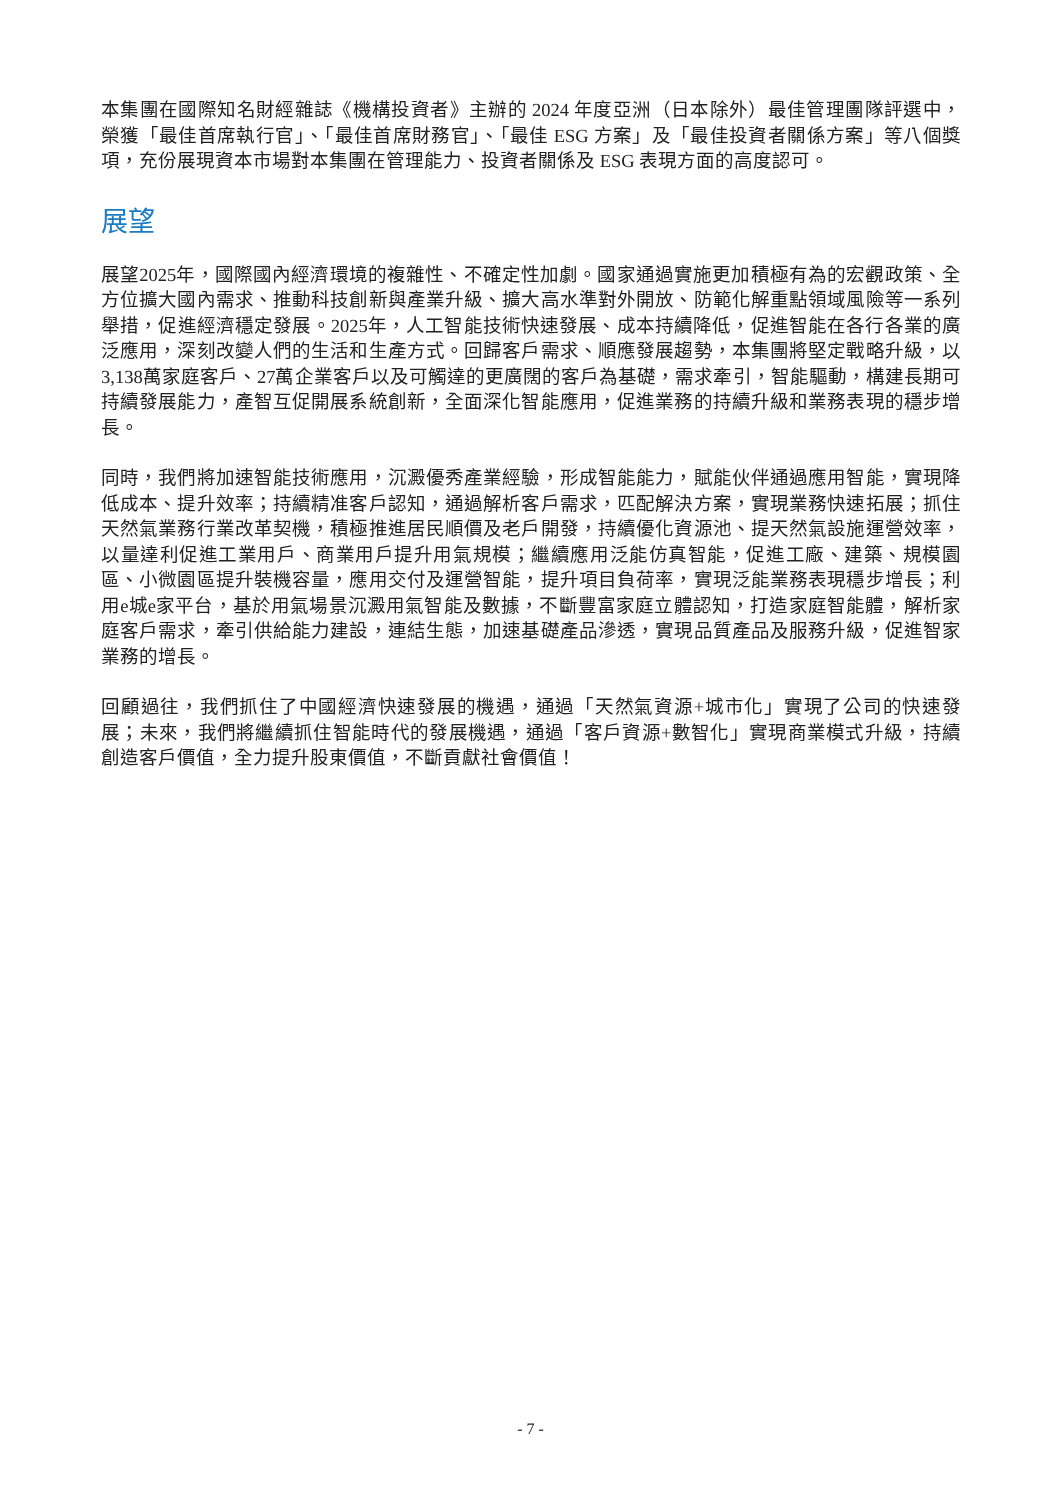本集團在國際知名財經雜誌《機構投資者》主辦的 2024 年度亞洲（日本除外）最佳管理團隊評選中，榮獲「最佳首席執行官」、「最佳首席財務官」、「最佳 ESG 方案」及「最佳投資者關係方案」等八個獎項，充份展現資本市場對本集團在管理能力、投資者關係及 ESG 表現方面的高度認可。
展望
展望2025年，國際國內經濟環境的複雜性、不確定性加劇。國家通過實施更加積極有為的宏觀政策、全方位擴大國內需求、推動科技創新與產業升級、擴大高水準對外開放、防範化解重點領域風險等一系列舉措，促進經濟穩定發展。2025年，人工智能技術快速發展、成本持續降低，促進智能在各行各業的廣泛應用，深刻改變人們的生活和生產方式。回歸客戶需求、順應發展趨勢，本集團將堅定戰略升級，以3,138萬家庭客戶、27萬企業客戶以及可觸達的更廣闊的客戶為基礎，需求牽引，智能驅動，構建長期可持續發展能力，產智互促開展系統創新，全面深化智能應用，促進業務的持續升級和業務表現的穩步增長。
同時，我們將加速智能技術應用，沉澱優秀產業經驗，形成智能能力，賦能伙伴通過應用智能，實現降低成本、提升效率；持續精准客戶認知，通過解析客戶需求，匹配解決方案，實現業務快速拓展；抓住天然氣業務行業改革契機，積極推進居民順價及老戶開發，持續優化資源池、提天然氣設施運營效率，以量達利促進工業用戶、商業用戶提升用氣規模；繼續應用泛能仿真智能，促進工廠、建築、規模園區、小微園區提升裝機容量，應用交付及運營智能，提升項目負荷率，實現泛能業務表現穩步增長；利用e城e家平台，基於用氣場景沉澱用氣智能及數據，不斷豐富家庭立體認知，打造家庭智能體，解析家庭客戶需求，牽引供給能力建設，連結生態，加速基礎產品滲透，實現品質產品及服務升級，促進智家業務的增長。
回顧過往，我們抓住了中國經濟快速發展的機遇，通過「天然氣資源+城市化」實現了公司的快速發展；未來，我們將繼續抓住智能時代的發展機遇，通過「客戶資源+數智化」實現商業模式升級，持續創造客戶價值，全力提升股東價值，不斷貢獻社會價值！
- 7 -